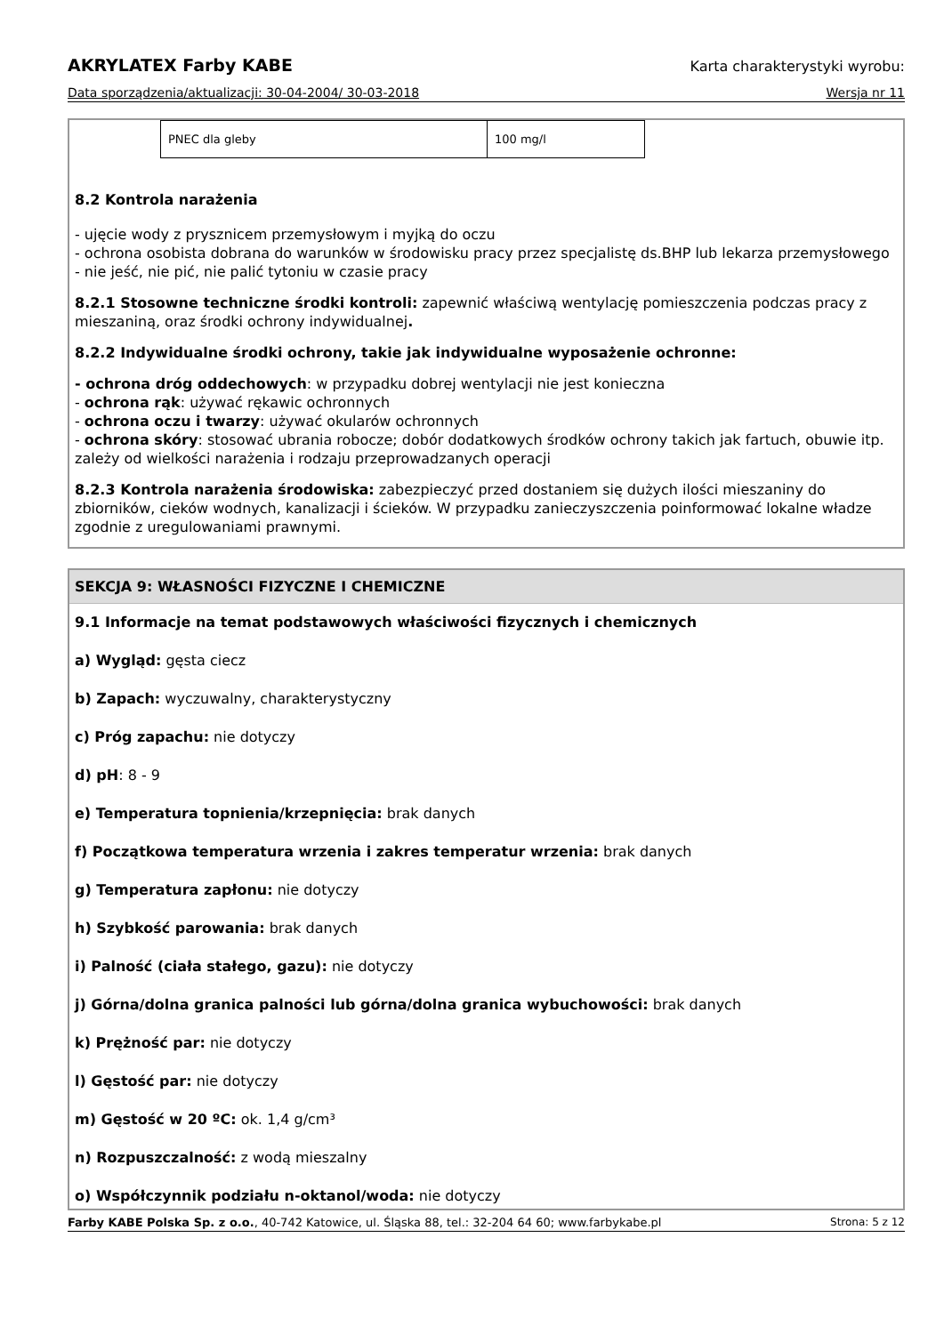AKRYLATEX Farby KABE Karta charakterystyki wyrobu:
Data sporządzenia/aktualizacji: 30-04-2004/ 30-03-2018 Wersja nr 11
| PNEC dla gleby | 100 mg/l |
8.2 Kontrola narażenia
- ujęcie wody z prysznicem przemysłowym i myjką do oczu
- ochrona osobista dobrana do warunków w środowisku pracy przez specjalistę ds.BHP lub lekarza przemysłowego
- nie jeść, nie pić, nie palić tytoniu w czasie pracy
8.2.1 Stosowne techniczne środki kontroli: zapewnić właściwą wentylację pomieszczenia podczas pracy z mieszaniną, oraz środki ochrony indywidualnej.
8.2.2 Indywidualne środki ochrony, takie jak indywidualne wyposażenie ochronne:
- ochrona dróg oddechowych: w przypadku dobrej wentylacji nie jest konieczna
- ochrona rąk: używać rękawic ochronnych
- ochrona oczu i twarzy: używać okularów ochronnych
- ochrona skóry: stosować ubrania robocze; dobór dodatkowych środków ochrony takich jak fartuch, obuwie itp. zależy od wielkości narażenia i rodzaju przeprowadzanych operacji
8.2.3 Kontrola narażenia środowiska: zabezpieczyć przed dostaniem się dużych ilości mieszaniny do zbiorników, cieków wodnych, kanalizacji i ścieków. W przypadku zanieczyszczenia poinformować lokalne władze zgodnie z uregulowaniami prawnymi.
SEKCJA 9: WŁASNOŚCI FIZYCZNE I CHEMICZNE
9.1 Informacje na temat podstawowych właściwości fizycznych i chemicznych
a) Wygląd: gęsta ciecz
b) Zapach: wyczuwalny, charakterystyczny
c) Próg zapachu: nie dotyczy
d) pH: 8 - 9
e) Temperatura topnienia/krzepnięcia: brak danych
f) Początkowa temperatura wrzenia i zakres temperatur wrzenia: brak danych
g) Temperatura zapłonu: nie dotyczy
h) Szybkość parowania: brak danych
i) Palność (ciała stałego, gazu): nie dotyczy
j) Górna/dolna granica palności lub górna/dolna granica wybuchowości: brak danych
k) Prężność par: nie dotyczy
l) Gęstość par: nie dotyczy
m) Gęstość w 20 ºC: ok. 1,4 g/cm³
n) Rozpuszczalność: z wodą mieszalny
o) Współczynnik podziału n-oktanol/woda: nie dotyczy
Farby KABE Polska Sp. z o.o., 40-742 Katowice, ul. Śląska 88, tel.: 32-204 64 60; www.farbykabe.pl Strona: 5 z 12